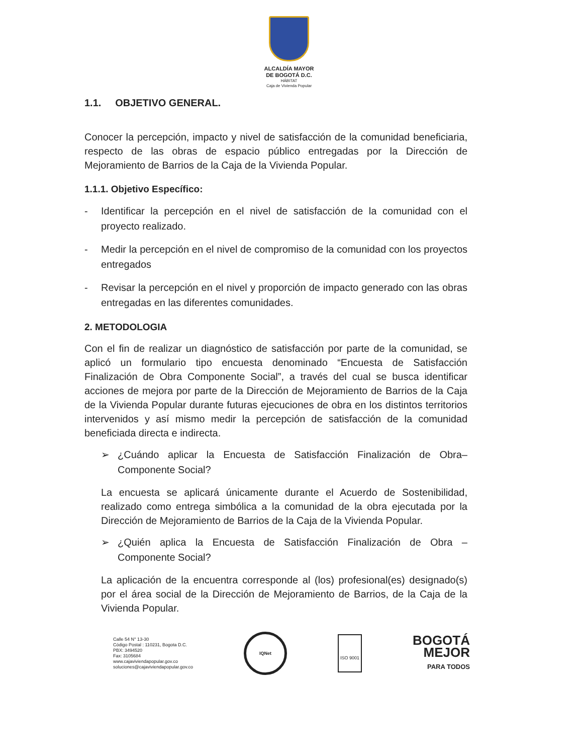ALCALDÍA MAYOR
DE BOGOTÁ D.C.
HÁBITAT
Caja de Vivienda Popular
1.1. OBJETIVO GENERAL.
Conocer la percepción, impacto y nivel de satisfacción de la comunidad beneficiaria, respecto de las obras de espacio público entregadas por la Dirección de Mejoramiento de Barrios de la Caja de la Vivienda Popular.
1.1.1. Objetivo Específico:
- Identificar la percepción en el nivel de satisfacción de la comunidad con el proyecto realizado.
- Medir la percepción en el nivel de compromiso de la comunidad con los proyectos entregados
- Revisar la percepción en el nivel y proporción de impacto generado con las obras entregadas en las diferentes comunidades.
2. METODOLOGIA
Con el fin de realizar un diagnóstico de satisfacción por parte de la comunidad, se aplicó un formulario tipo encuesta denominado “Encuesta de Satisfacción Finalización de Obra Componente Social”, a través del cual se busca identificar acciones de mejora por parte de la Dirección de Mejoramiento de Barrios de la Caja de la Vivienda Popular durante futuras ejecuciones de obra en los distintos territorios intervenidos y así mismo medir la percepción de satisfacción de la comunidad beneficiada directa e indirecta.
➢ ¿Cuándo aplicar la Encuesta de Satisfacción Finalización de Obra– Componente Social?
La encuesta se aplicará únicamente durante el Acuerdo de Sostenibilidad, realizado como entrega simbólica a la comunidad de la obra ejecutada por la Dirección de Mejoramiento de Barrios de la Caja de la Vivienda Popular.
➢ ¿Quién aplica la Encuesta de Satisfacción Finalización de Obra – Componente Social?
La aplicación de la encuentra corresponde al (los) profesional(es) designado(s) por el área social de la Dirección de Mejoramiento de Barrios, de la Caja de la Vivienda Popular.
Calle 54 N° 13-30
Código Postal : 110231, Bogota D.C.
PBX: 3494520
Fax: 3105684
www.cajaviviendapopular.gov.co
soluciones@cajaviviendapopular.gov.co
IQNet
ISO 9001
BOGOTÁ
MEJOR
PARA TODOS